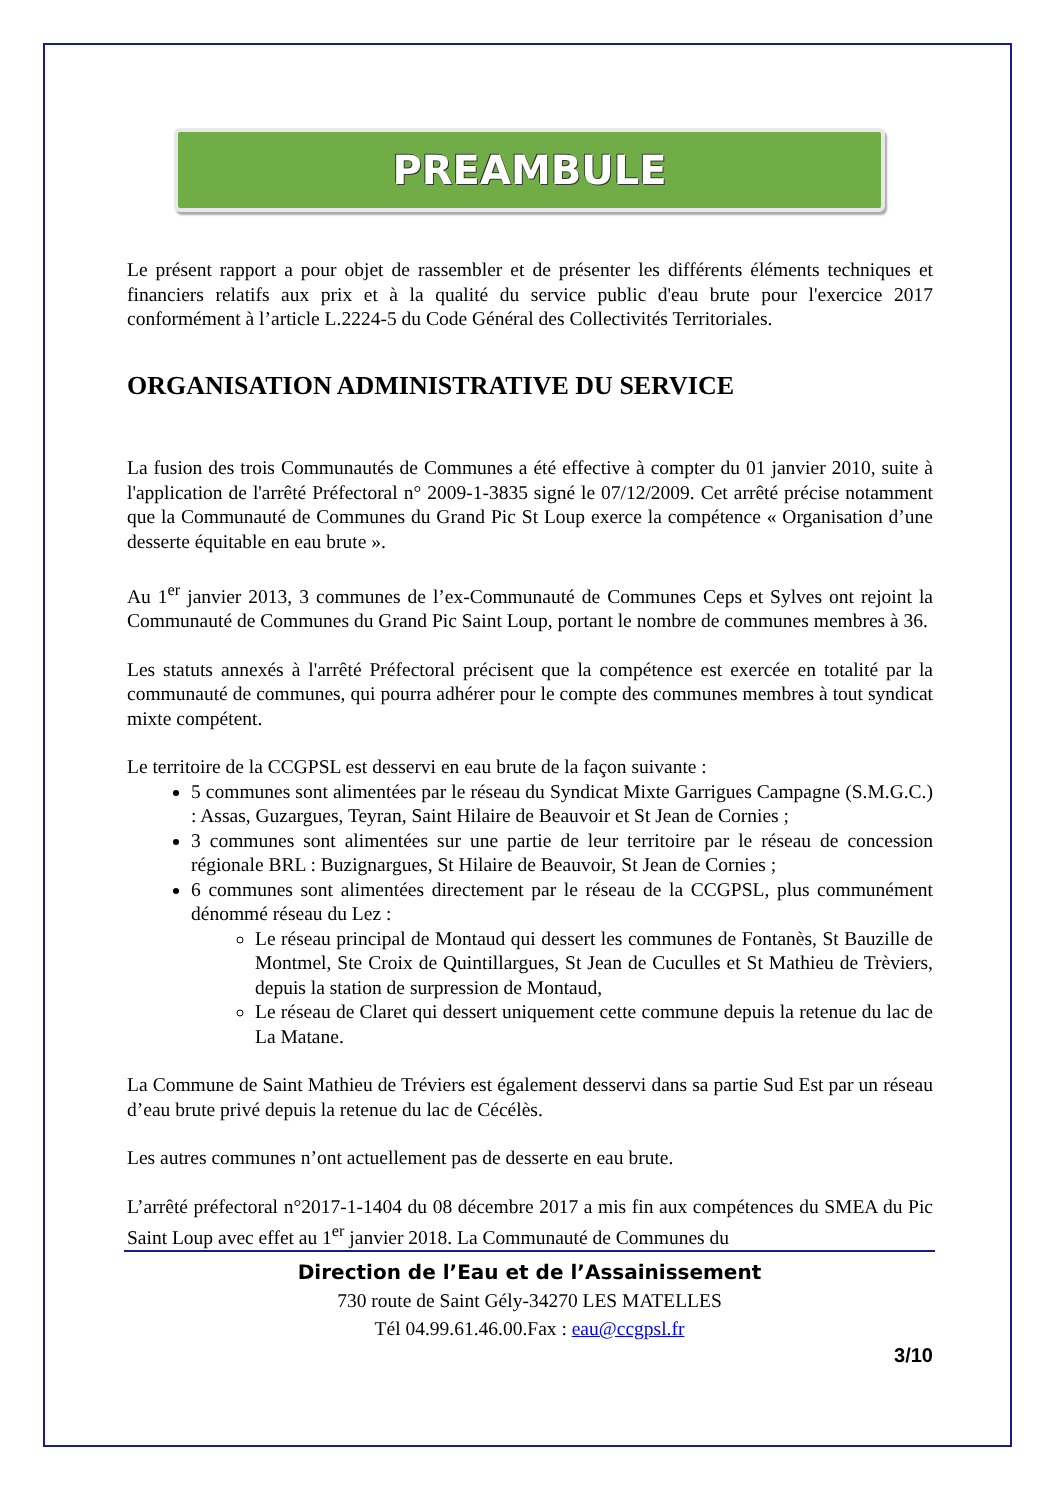PREAMBULE
Le présent rapport a pour objet de rassembler et de présenter les différents éléments techniques et financiers relatifs aux prix et à la qualité du service public d'eau brute pour l'exercice 2017 conformément à l’article L.2224-5 du Code Général des Collectivités Territoriales.
ORGANISATION ADMINISTRATIVE DU SERVICE
La fusion des trois Communautés de Communes a été effective à compter du 01 janvier 2010, suite à l'application de l'arrêté Préfectoral n° 2009-1-3835 signé le 07/12/2009. Cet arrêté précise notamment que la Communauté de Communes du Grand Pic St Loup exerce la compétence « Organisation d’une desserte équitable en eau brute ».
Au 1<sup>er</sup> janvier 2013, 3 communes de l’ex-Communauté de Communes Ceps et Sylves ont rejoint la Communauté de Communes du Grand Pic Saint Loup, portant le nombre de communes membres à 36.
Les statuts annexés à l'arrêté Préfectoral précisent que la compétence est exercée en totalité par la communauté de communes, qui pourra adhérer pour le compte des communes membres à tout syndicat mixte compétent.
Le territoire de la CCGPSL est desservi en eau brute de la façon suivante :
5 communes sont alimentées par le réseau du Syndicat Mixte Garrigues Campagne (S.M.G.C.) : Assas, Guzargues, Teyran, Saint Hilaire de Beauvoir et St Jean de Cornies ;
3 communes sont alimentées sur une partie de leur territoire par le réseau de concession régionale BRL : Buzignargues, St Hilaire de Beauvoir, St Jean de Cornies ;
6 communes sont alimentées directement par le réseau de la CCGPSL, plus communément dénommé réseau du Lez :
Le réseau principal de Montaud qui dessert les communes de Fontanès, St Bauzille de Montmel, Ste Croix de Quintillargues, St Jean de Cuculles et St Mathieu de Trèviers, depuis la station de surpression de Montaud,
Le réseau de Claret qui dessert uniquement cette commune depuis la retenue du lac de La Matane.
La Commune de Saint Mathieu de Tréviers est également desservi dans sa partie Sud Est par un réseau d’eau brute privé depuis la retenue du lac de Cécélès.
Les autres communes n’ont actuellement pas de desserte en eau brute.
L’arrêté préfectoral n°2017-1-1404 du 08 décembre 2017 a mis fin aux compétences du SMEA du Pic Saint Loup avec effet au 1<sup>er</sup> janvier 2018. La Communauté de Communes du
Direction de l’Eau et de l’Assainissement
730 route de Saint Gély-34270 LES MATELLES
Tél 04.99.61.46.00.Fax : eau@ccgpsl.fr
3/10